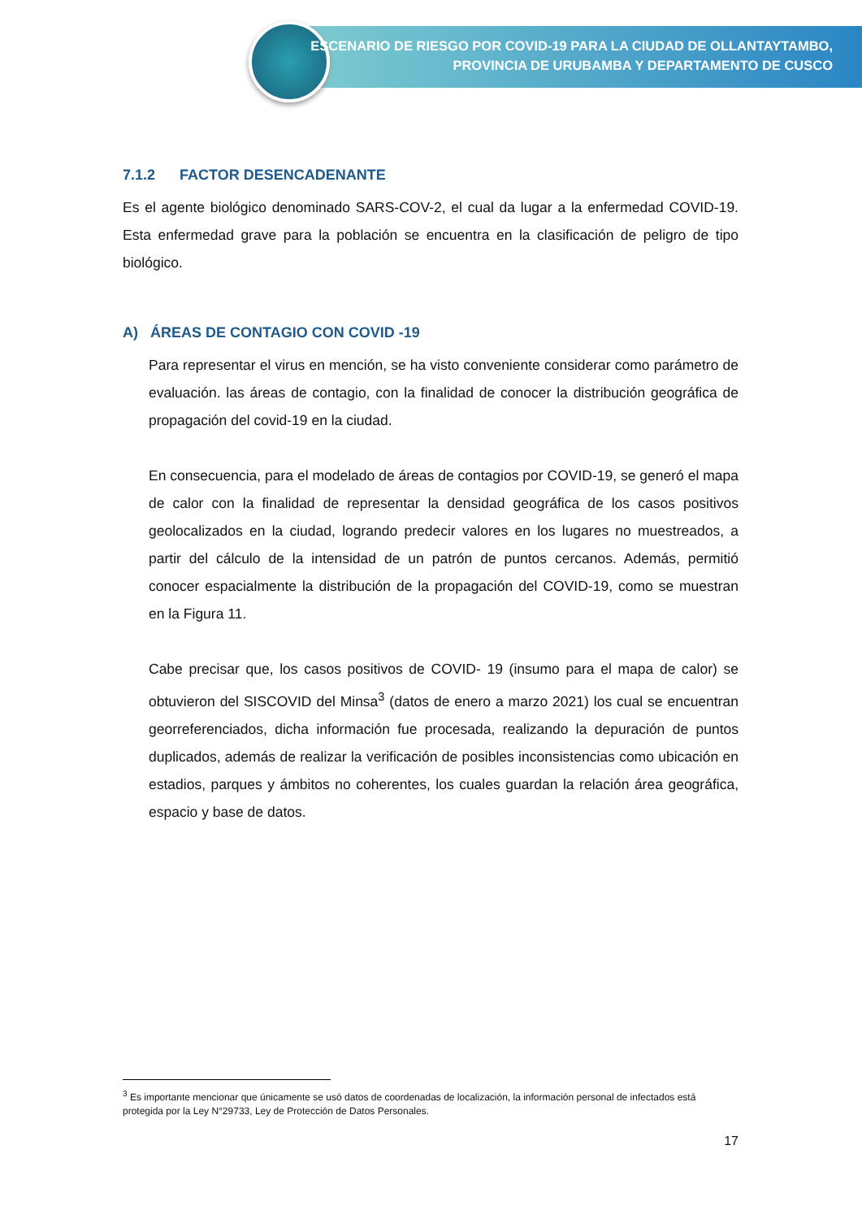ESCENARIO DE RIESGO POR COVID-19 PARA LA CIUDAD DE OLLANTAYTAMBO,
PROVINCIA DE URUBAMBA Y DEPARTAMENTO DE CUSCO
7.1.2 FACTOR DESENCADENANTE
Es el agente biológico denominado SARS-COV-2, el cual da lugar a la enfermedad COVID-19. Esta enfermedad grave para la población se encuentra en la clasificación de peligro de tipo biológico.
A) ÁREAS DE CONTAGIO CON COVID -19
Para representar el virus en mención, se ha visto conveniente considerar como parámetro de evaluación. las áreas de contagio, con la finalidad de conocer la distribución geográfica de propagación del covid-19 en la ciudad.
En consecuencia, para el modelado de áreas de contagios por COVID-19, se generó el mapa de calor con la finalidad de representar la densidad geográfica de los casos positivos geolocalizados en la ciudad, logrando predecir valores en los lugares no muestreados, a partir del cálculo de la intensidad de un patrón de puntos cercanos. Además, permitió conocer espacialmente la distribución de la propagación del COVID-19, como se muestran en la Figura 11.
Cabe precisar que, los casos positivos de COVID- 19 (insumo para el mapa de calor) se obtuvieron del SISCOVID del Minsa<sup>3</sup> (datos de enero a marzo 2021) los cual se encuentran georreferenciados, dicha información fue procesada, realizando la depuración de puntos duplicados, además de realizar la verificación de posibles inconsistencias como ubicación en estadios, parques y ámbitos no coherentes, los cuales guardan la relación área geográfica, espacio y base de datos.
<sup>3</sup> Es importante mencionar que únicamente se usó datos de coordenadas de localización, la información personal de infectados está protegida por la Ley N°29733, Ley de Protección de Datos Personales.
17